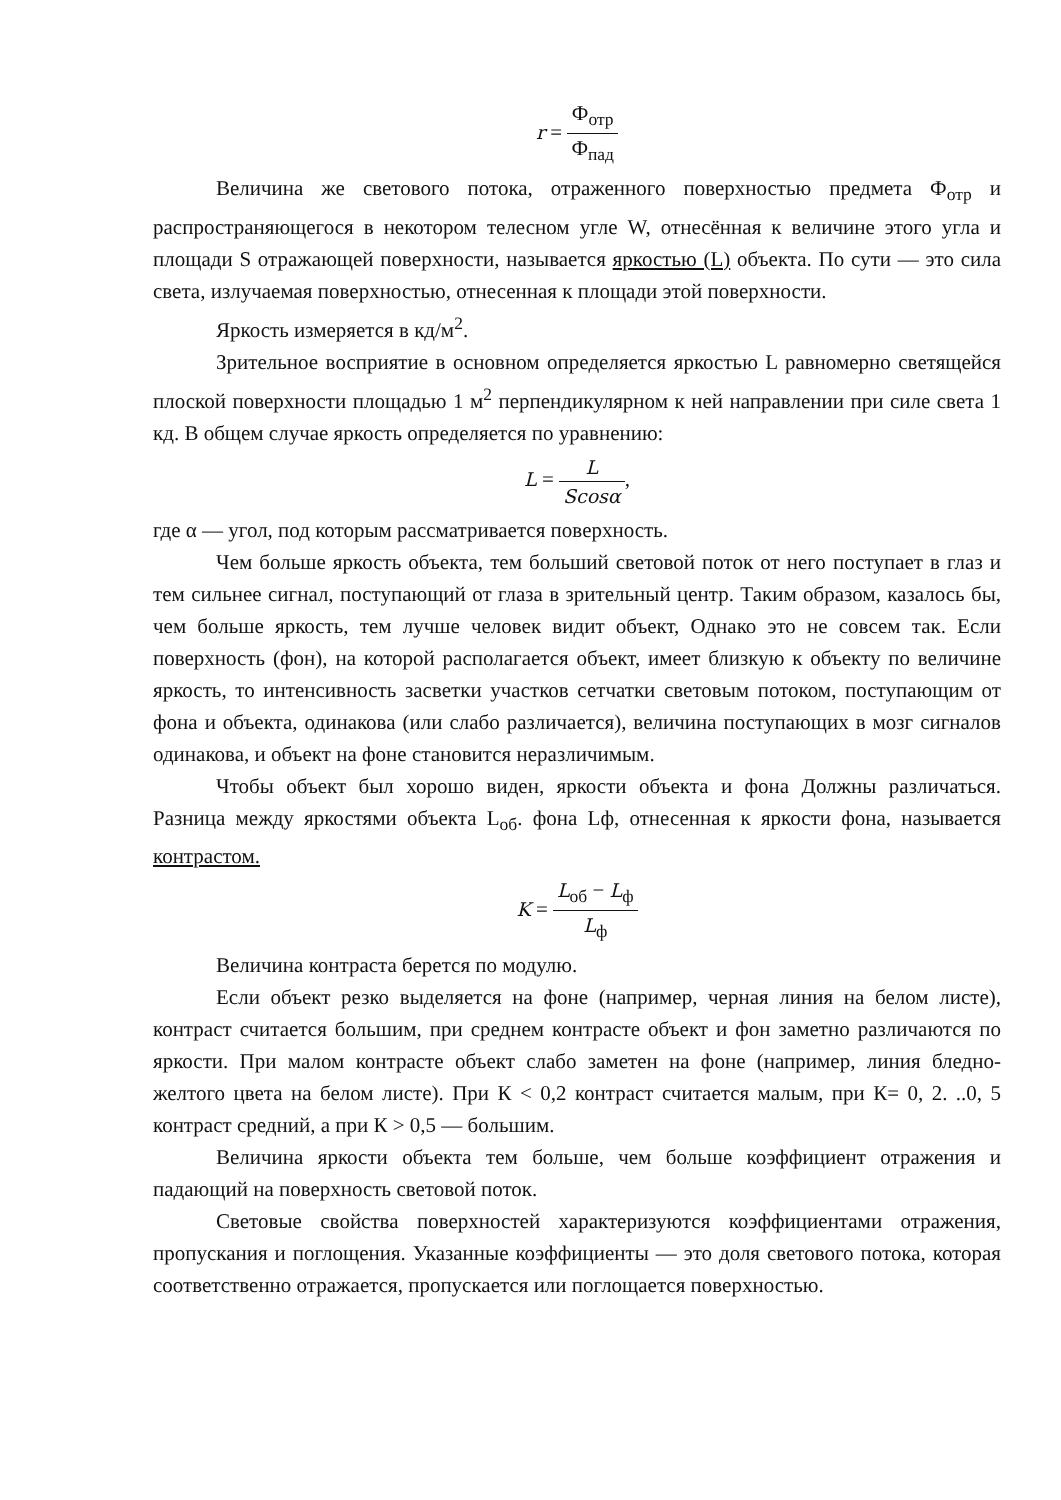r = Ф<sub>отр</sub> Ф<sub>пад</sub>
Величина же светового потока, отраженного поверхностью предмета Ф<sub>отр</sub> и распространяющегося в некотором телесном угле W, отнесённая к величине этого угла и площади S отражающей поверхности, называется яркостью (L) объекта. По сути — это сила света, излучаемая поверхностью, отнесенная к площади этой поверхности.
Яркость измеряется в кд/м<sup>2</sup>.
Зрительное восприятие в основном определяется яркостью L равномерно светящейся плоской поверхности площадью 1 м<sup>2</sup> перпендикулярном к ней направлении при силе света 1 кд. В общем случае яркость определяется по уравнению:
L = L Scosα,
где α — угол, под которым рассматривается поверхность.
Чем больше яркость объекта, тем больший световой поток от него поступает в глаз и тем сильнее сигнал, поступающий от глаза в зрительный центр. Таким образом, казалось бы, чем больше яркость, тем лучше человек видит объект, Однако это не совсем так. Если поверхность (фон), на которой располагается объект, имеет близкую к объекту по величине яркость, то интенсивность засветки участков сетчатки световым потоком, поступающим от фона и объекта, одинакова (или слабо различается), величина поступающих в мозг сигналов одинакова, и объект на фоне становится неразличимым.
Чтобы объект был хорошо виден, яркости объекта и фона Должны различаться. Разница между яркостями объекта L<sub>об</sub>. фона Lф, отнесенная к яркости фона, называется контрастом.
K = L<sub>об</sub> − L<sub>ф</sub> L<sub>ф</sub>
Величина контраста берется по модулю.
Если объект резко выделяется на фоне (например, черная линия на белом листе), контраст считается большим, при среднем контрасте объект и фон заметно различаются по яркости. При малом контрасте объект слабо заметен на фоне (например, линия бледно-желтого цвета на белом листе). При К < 0,2 контраст считается малым, при К= 0, 2. ..0, 5 контраст средний, а при К > 0,5 — большим.
Величина яркости объекта тем больше, чем больше коэффициент отражения и падающий на поверхность световой поток.
Световые свойства поверхностей характеризуются коэффициентами отражения, пропускания и поглощения. Указанные коэффициенты — это доля светового потока, которая соответственно отражается, пропускается или поглощается поверхностью.